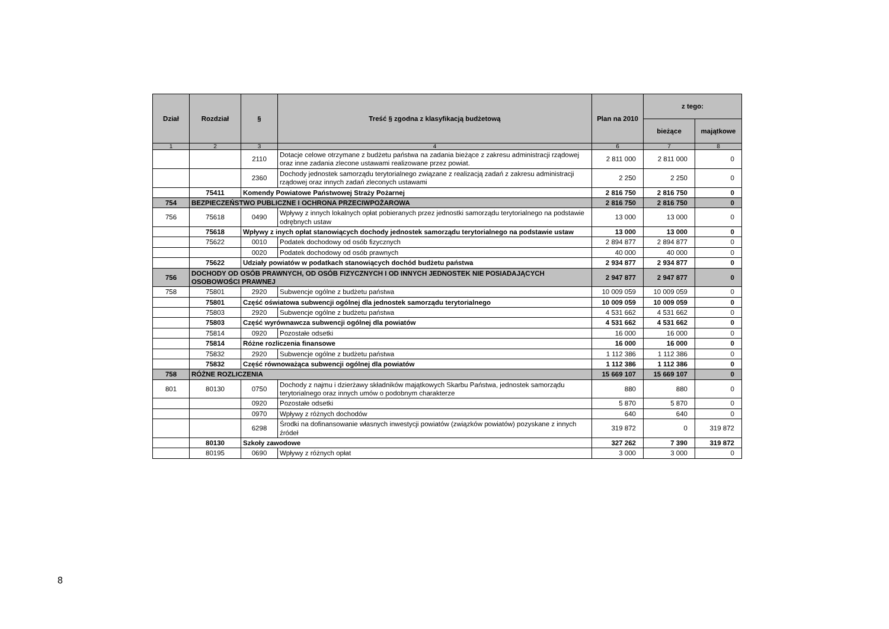| Dział | Rozdział | § | Treść § zgodna z klasyfikacją budżetową | Plan na 2010 | z tego: | |
| --- | --- | --- | --- | --- | --- | --- |
| | | | | | bieżące | majątkowe |
| 1 | 2 | 3 | 4 | 6 | 7 | 8 |
| | | 2110 | Dotacje celowe otrzymane z budżetu państwa na zadania bieżące z zakresu administracji rządowej oraz inne zadania zlecone ustawami realizowane przez powiat. | 2 811 000 | 2 811 000 | 0 |
| | | 2360 | Dochody jednostek samorządu terytorialnego związane z realizacją zadań z zakresu administracji rządowej oraz innych zadań zleconych ustawami | 2 250 | 2 250 | 0 |
| | 75411 | Komendy Powiatowe Państwowej Straży Pożarnej | | 2 816 750 | 2 816 750 | 0 |
| 754 | BEZPIECZEŃSTWO PUBLICZNE I OCHRONA PRZECIWPOŻAROWA | | | 2 816 750 | 2 816 750 | 0 |
| 756 | 75618 | 0490 | Wpływy z innych lokalnych opłat pobieranych przez jednostki samorządu terytorialnego na podstawie odrębnych ustaw | 13 000 | 13 000 | 0 |
| | 75618 | Wpływy z inych opłat stanowiących dochody jednostek samorządu terytorialnego na podstawie ustaw | | 13 000 | 13 000 | 0 |
| | 75622 | 0010 | Podatek dochodowy od osób fizycznych | 2 894 877 | 2 894 877 | 0 |
| | | 0020 | Podatek dochodowy od osób prawnych | 40 000 | 40 000 | 0 |
| | 75622 | Udziały powiatów w podatkach stanowiących dochód budżetu państwa | | 2 934 877 | 2 934 877 | 0 |
| 756 | DOCHODY OD OSÓB PRAWNYCH, OD OSÓB FIZYCZNYCH I OD INNYCH JEDNOSTEK NIE POSIADAJĄCYCH OSOBOWOŚCI PRAWNEJ | | | 2 947 877 | 2 947 877 | 0 |
| 758 | 75801 | 2920 | Subwencje ogólne z budżetu państwa | 10 009 059 | 10 009 059 | 0 |
| | 75801 | Część oświatowa subwencji ogólnej dla jednostek samorządu terytorialnego | | 10 009 059 | 10 009 059 | 0 |
| | 75803 | 2920 | Subwencje ogólne z budżetu państwa | 4 531 662 | 4 531 662 | 0 |
| | 75803 | Część wyrównawcza subwencji ogólnej dla powiatów | | 4 531 662 | 4 531 662 | 0 |
| | 75814 | 0920 | Pozostałe odsetki | 16 000 | 16 000 | 0 |
| | 75814 | Różne rozliczenia finansowe | | 16 000 | 16 000 | 0 |
| | 75832 | 2920 | Subwencje ogólne z budżetu państwa | 1 112 386 | 1 112 386 | 0 |
| | 75832 | Część równoważąca subwencji ogólnej dla powiatów | | 1 112 386 | 1 112 386 | 0 |
| 758 | RÓŻNE ROZLICZENIA | | | 15 669 107 | 15 669 107 | 0 |
| 801 | 80130 | 0750 | Dochody z najmu i dzierżawy składników majątkowych Skarbu Państwa, jednostek samorządu terytorialnego oraz innych umów o podobnym charakterze | 880 | 880 | 0 |
| | | 0920 | Pozostałe odsetki | 5 870 | 5 870 | 0 |
| | | 0970 | Wpływy z różnych dochodów | 640 | 640 | 0 |
| | | 6298 | Środki na dofinansowanie własnych inwestycji powiatów (związków powiatów) pozyskane z innych źródeł | 319 872 | 0 | 319 872 |
| | 80130 | Szkoły zawodowe | | 327 262 | 7 390 | 319 872 |
| | 80195 | 0690 | Wpływy z różnych opłat | 3 000 | 3 000 | 0 |
8